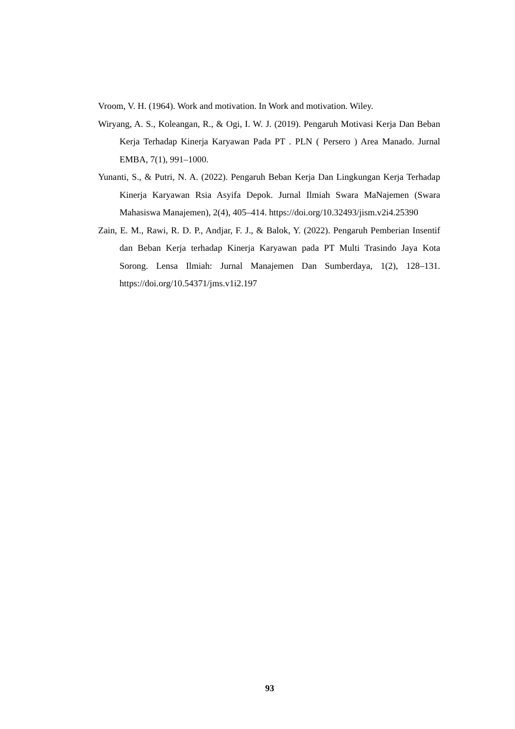Vroom, V. H. (1964). Work and motivation. In Work and motivation. Wiley.
Wiryang, A. S., Koleangan, R., & Ogi, I. W. J. (2019). Pengaruh Motivasi Kerja Dan Beban Kerja Terhadap Kinerja Karyawan Pada PT . PLN ( Persero ) Area Manado. Jurnal EMBA, 7(1), 991–1000.
Yunanti, S., & Putri, N. A. (2022). Pengaruh Beban Kerja Dan Lingkungan Kerja Terhadap Kinerja Karyawan Rsia Asyifa Depok. Jurnal Ilmiah Swara MaNajemen (Swara Mahasiswa Manajemen), 2(4), 405–414. https://doi.org/10.32493/jism.v2i4.25390
Zain, E. M., Rawi, R. D. P., Andjar, F. J., & Balok, Y. (2022). Pengaruh Pemberian Insentif dan Beban Kerja terhadap Kinerja Karyawan pada PT Multi Trasindo Jaya Kota Sorong. Lensa Ilmiah: Jurnal Manajemen Dan Sumberdaya, 1(2), 128–131. https://doi.org/10.54371/jms.v1i2.197
93